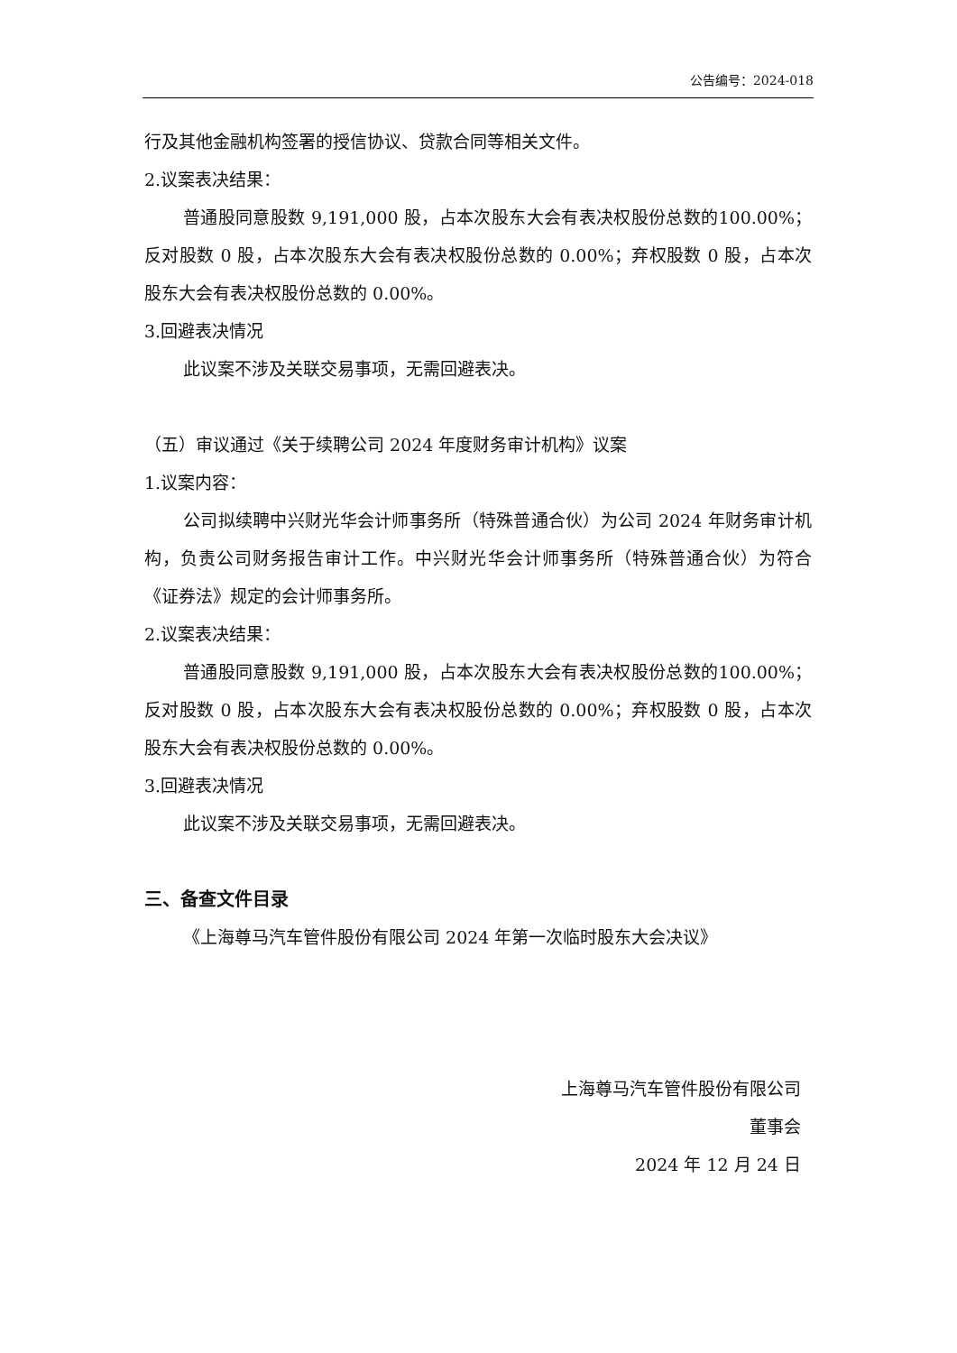公告编号：2024-018
行及其他金融机构签署的授信协议、贷款合同等相关文件。
2.议案表决结果：
普通股同意股数 9,191,000 股，占本次股东大会有表决权股份总数的100.00%；反对股数 0 股，占本次股东大会有表决权股份总数的 0.00%；弃权股数 0 股，占本次股东大会有表决权股份总数的 0.00%。
3.回避表决情况
此议案不涉及关联交易事项，无需回避表决。
（五）审议通过《关于续聘公司 2024 年度财务审计机构》议案
1.议案内容：
公司拟续聘中兴财光华会计师事务所（特殊普通合伙）为公司 2024 年财务审计机构，负责公司财务报告审计工作。中兴财光华会计师事务所（特殊普通合伙）为符合《证券法》规定的会计师事务所。
2.议案表决结果：
普通股同意股数 9,191,000 股，占本次股东大会有表决权股份总数的100.00%；反对股数 0 股，占本次股东大会有表决权股份总数的 0.00%；弃权股数 0 股，占本次股东大会有表决权股份总数的 0.00%。
3.回避表决情况
此议案不涉及关联交易事项，无需回避表决。
三、备查文件目录
《上海尊马汽车管件股份有限公司 2024 年第一次临时股东大会决议》
上海尊马汽车管件股份有限公司
董事会
2024 年 12 月 24 日